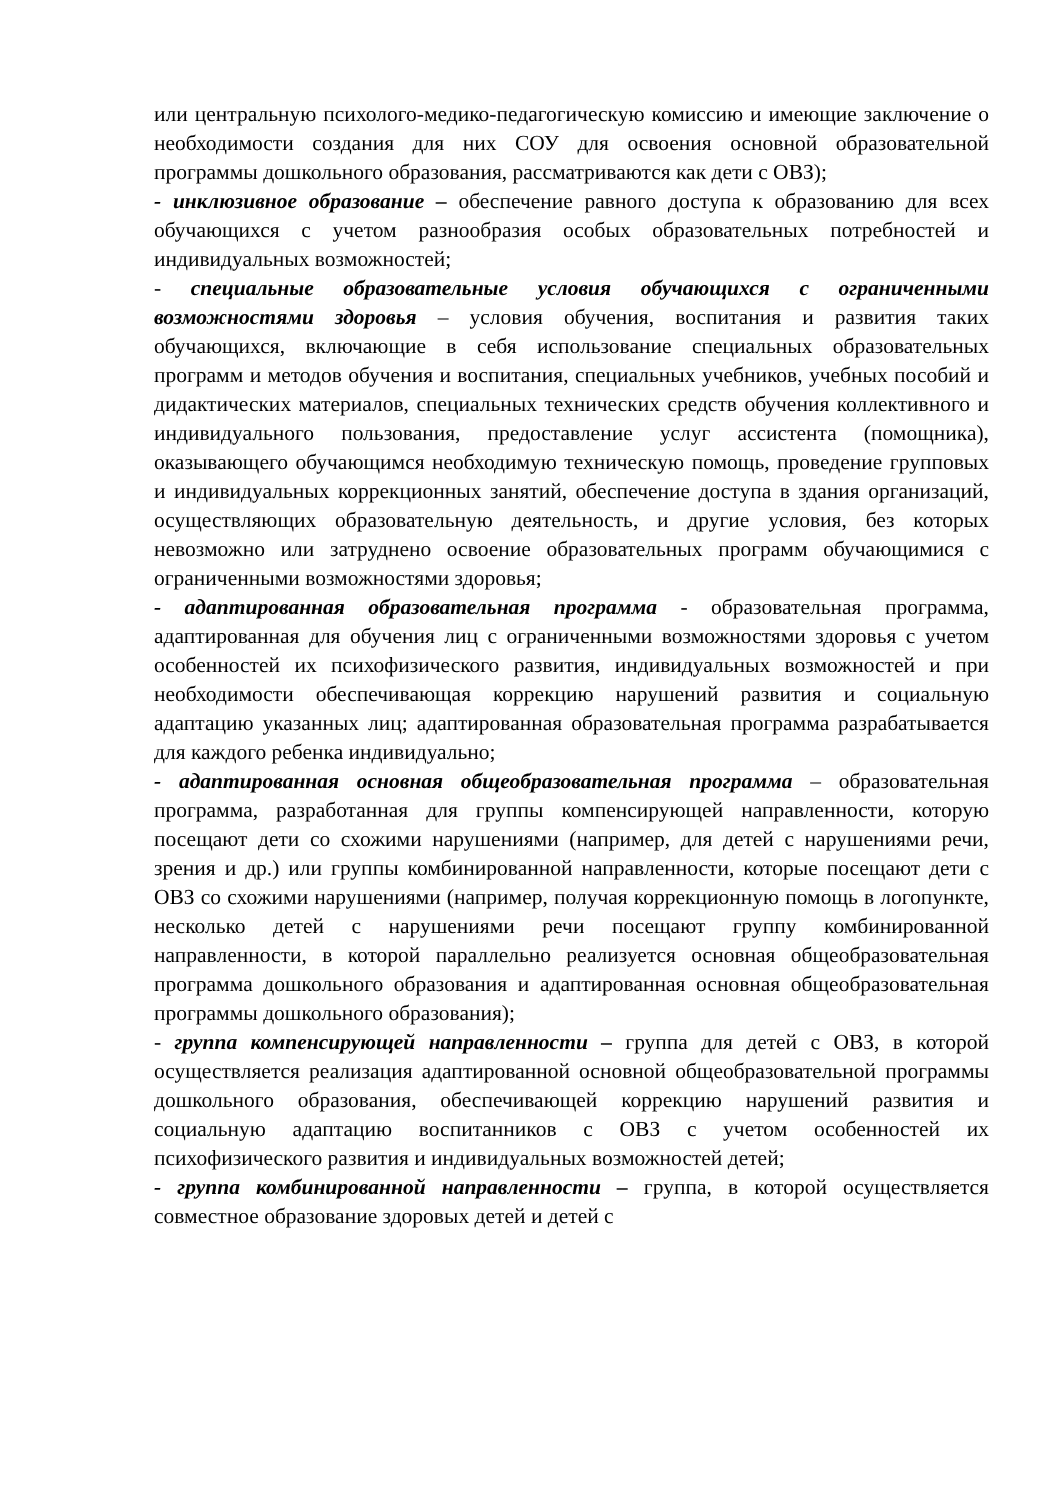или центральную психолого-медико-педагогическую комиссию и имеющие заключение о необходимости создания для них СОУ для освоения основной образовательной программы дошкольного образования, рассматриваются как дети с ОВЗ);
- инклюзивное образование – обеспечение равного доступа к образованию для всех обучающихся с учетом разнообразия особых образовательных потребностей и индивидуальных возможностей;
- специальные образовательные условия обучающихся с ограниченными возможностями здоровья – условия обучения, воспитания и развития таких обучающихся, включающие в себя использование специальных образовательных программ и методов обучения и воспитания, специальных учебников, учебных пособий и дидактических материалов, специальных технических средств обучения коллективного и индивидуального пользования, предоставление услуг ассистента (помощника), оказывающего обучающимся необходимую техническую помощь, проведение групповых и индивидуальных коррекционных занятий, обеспечение доступа в здания организаций, осуществляющих образовательную деятельность, и другие условия, без которых невозможно или затруднено освоение образовательных программ обучающимися с ограниченными возможностями здоровья;
- адаптированная образовательная программа - образовательная программа, адаптированная для обучения лиц с ограниченными возможностями здоровья с учетом особенностей их психофизического развития, индивидуальных возможностей и при необходимости обеспечивающая коррекцию нарушений развития и социальную адаптацию указанных лиц; адаптированная образовательная программа разрабатывается для каждого ребенка индивидуально;
- адаптированная основная общеобразовательная программа – образовательная программа, разработанная для группы компенсирующей направленности, которую посещают дети со схожими нарушениями (например, для детей с нарушениями речи, зрения и др.) или группы комбинированной направленности, которые посещают дети с ОВЗ со схожими нарушениями (например, получая коррекционную помощь в логопункте, несколько детей с нарушениями речи посещают группу комбинированной направленности, в которой параллельно реализуется основная общеобразовательная программа дошкольного образования и адаптированная основная общеобразовательная программы дошкольного образования);
- группа компенсирующей направленности – группа для детей с ОВЗ, в которой осуществляется реализация адаптированной основной общеобразовательной программы дошкольного образования, обеспечивающей коррекцию нарушений развития и социальную адаптацию воспитанников с ОВЗ с учетом особенностей их психофизического развития и индивидуальных возможностей детей;
- группа комбинированной направленности – группа, в которой осуществляется совместное образование здоровых детей и детей с